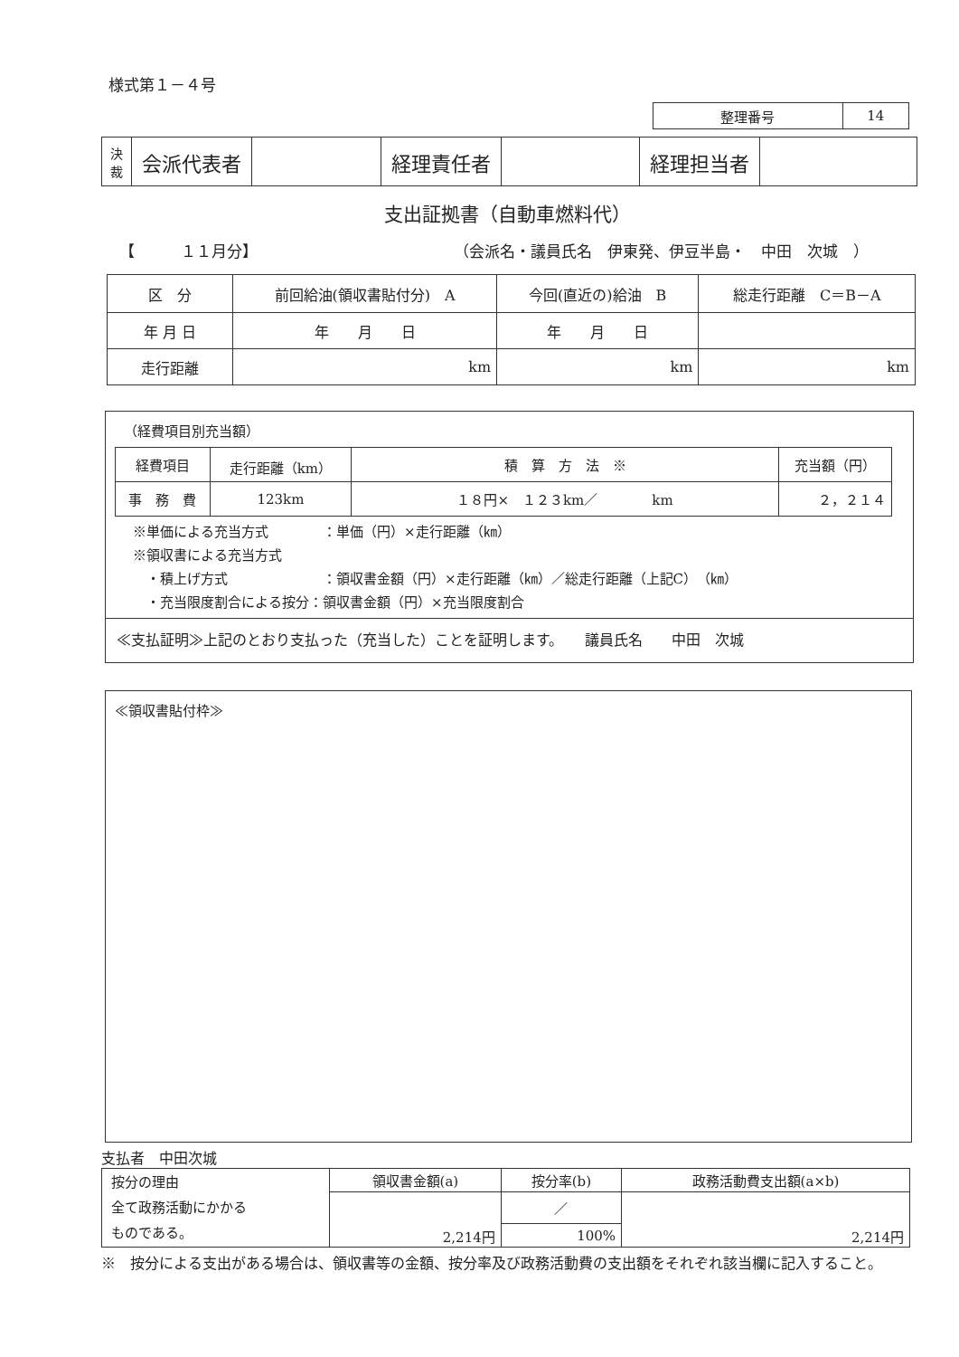様式第１－４号
| 整理番号 | 14 |
| 決 裁 | 会派代表者 | | 経理責任者 | | 経理担当者 | |
支出証拠書（自動車燃料代）
【　　　１１月分】 （会派名・議員氏名　伊東発、伊豆半島・　中田　次城　）
| 区 分 | 前回給油(領収書貼付分) A | 今回(直近の)給油 B | 総走行距離 C＝B－A |
| 年 月 日 | 年 月 日 | 年 月 日 | |
| 走行距離 | km | km | km |
（経費項目別充当額）
| 経費項目 | 走行距離（km） | 積 算 方 法 ※ | 充当額（円） |
| 事 務 費 | 123km | １８円× １２３km／ km | ２，２１４ |
※単価による充当方式　　　　：単価（円）×走行距離（㎞）
※領収書による充当方式
　・積上げ方式　　　　　　　：領収書金額（円）×走行距離（㎞）／総走行距離（上記C）（㎞）
　・充当限度割合による按分：領収書金額（円）×充当限度割合
≪支払証明≫上記のとおり支払った（充当した）ことを証明します。　　議員氏名　　中田　次城
≪領収書貼付枠≫
支払者　中田次城
| 按分の理由 全て政務活動にかかる ものである。 | 領収書金額(a) | 按分率(b) | 政務活動費支出額(a×b) |
| | 2,214円 | ／ | 2,214円 |
| | | 100% | |
※　按分による支出がある場合は、領収書等の金額、按分率及び政務活動費の支出額をそれぞれ該当欄に記入すること。